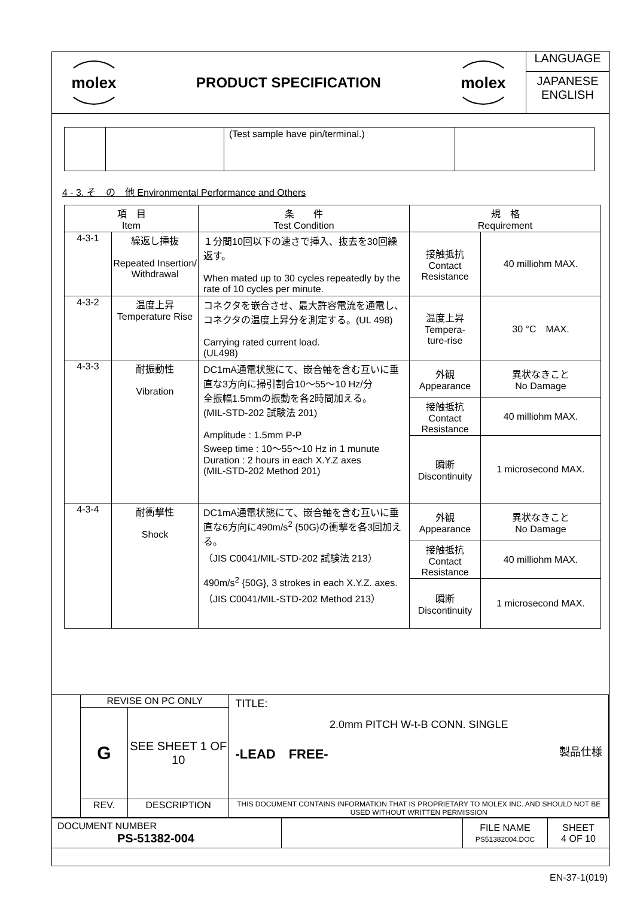| molex | PRODUCT SPECIFICATION | molex | LANGUAGE JAPANESE ENGLISH |
| | | (Test sample have pin/terminal.) | |
4 - 3. そ　の　他 Environmental Performance and Others
| 項 目 Item | | 条 件 Test Condition | 規 格 Requirement | |
| --- | --- | --- | --- | --- |
| 4-3-1 | 繰返し挿抜 Repeated Insertion/ Withdrawal | １分間10回以下の速さで挿入、抜去を30回繰返す。 When mated up to 30 cycles repeatedly by the rate of 10 cycles per minute. | 接触抵抗 Contact Resistance | 40 milliohm MAX. |
| 4-3-2 | 温度上昇 Temperature Rise | コネクタを嵌合させ、最大許容電流を通電し、コネクタの温度上昇分を測定する。(UL 498) Carrying rated current load. (UL498) | 温度上昇 Tempera- ture-rise | 30 °C MAX. |
| 4-3-3 | 耐振動性 Vibration | DC1mA通電状態にて、嵌合軸を含む互いに垂直な3方向に掃引割合10～55～10 Hz/分 全振幅1.5mmの振動を各2時間加える。 (MIL-STD-202 試験法 201) Amplitude : 1.5mm P-P Sweep time : 10～55～10 Hz in 1 munute Duration : 2 hours in each X.Y.Z axes (MIL-STD-202 Method 201) | 外観 Appearance | 異状なきこと No Damage |
| | | | 接触抵抗 Contact Resistance | 40 milliohm MAX. |
| | | | 瞬断 Discontinuity | 1 microsecond MAX. |
| 4-3-4 | 耐衝撃性 Shock | DC1mA通電状態にて、嵌合軸を含む互いに垂直な6方向に490m/s<sup>2</sup> {50G}の衝撃を各3回加える。 （JIS C0041/MIL-STD-202 試験法 213） 490m/s<sup>2</sup> {50G}, 3 strokes in each X.Y.Z. axes. （JIS C0041/MIL-STD-202 Method 213） | 外観 Appearance | 異状なきこと No Damage |
| | | | 接触抵抗 Contact Resistance | 40 milliohm MAX. |
| | | | 瞬断 Discontinuity | 1 microsecond MAX. |
| | REVISE ON PC ONLY | | TITLE: 2.0mm PITCH W-t-B CONN. SINGLE -LEAD FREE- 製品仕様 |
| | G | SEE SHEET 1 OF 10 | |
| | REV. | DESCRIPTION | THIS DOCUMENT CONTAINS INFORMATION THAT IS PROPRIETARY TO MOLEX INC. AND SHOULD NOT BE USED WITHOUT WRITTEN PERMISSION |
| DOCUMENT NUMBER PS-51382-004 | | FILE NAME PS51382004.DOC | SHEET 4 OF 10 |
EN-37-1(019)